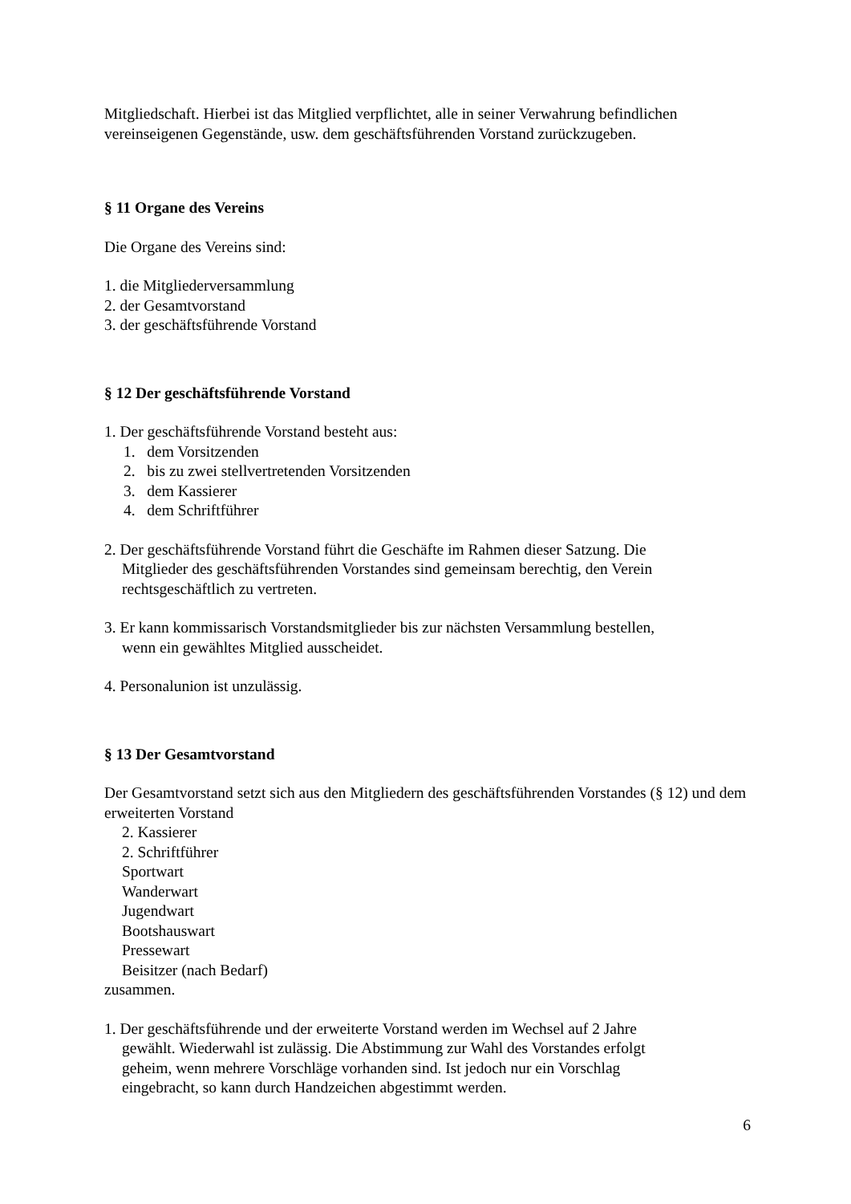Mitgliedschaft. Hierbei ist das Mitglied verpflichtet, alle in seiner Verwahrung befindlichen vereinseigenen Gegenstände, usw. dem geschäftsführenden Vorstand zurückzugeben.
§ 11 Organe des Vereins
Die Organe des Vereins sind:
1. die Mitgliederversammlung
2. der Gesamtvorstand
3. der geschäftsführende Vorstand
§ 12 Der geschäftsführende Vorstand
1. Der geschäftsführende Vorstand besteht aus:
1. dem Vorsitzenden
2. bis zu zwei stellvertretenden Vorsitzenden
3. dem Kassierer
4. dem Schriftführer
2. Der geschäftsführende Vorstand führt die Geschäfte im Rahmen dieser Satzung. Die
Mitglieder des geschäftsführenden Vorstandes sind gemeinsam berechtig, den Verein
rechtsgeschäftlich zu vertreten.
3. Er kann kommissarisch Vorstandsmitglieder bis zur nächsten Versammlung bestellen,
wenn ein gewähltes Mitglied ausscheidet.
4. Personalunion ist unzulässig.
§ 13 Der Gesamtvorstand
Der Gesamtvorstand setzt sich aus den Mitgliedern des geschäftsführenden Vorstandes (§ 12) und dem erweiterten Vorstand
2. Kassierer
2. Schriftführer
Sportwart
Wanderwart
Jugendwart
Bootshauswart
Pressewart
Beisitzer (nach Bedarf)
zusammen.
1. Der geschäftsführende und der erweiterte Vorstand werden im Wechsel auf 2 Jahre
gewählt. Wiederwahl ist zulässig. Die Abstimmung zur Wahl des Vorstandes erfolgt
geheim, wenn mehrere Vorschläge vorhanden sind. Ist jedoch nur ein Vorschlag
eingebracht, so kann durch Handzeichen abgestimmt werden.
6